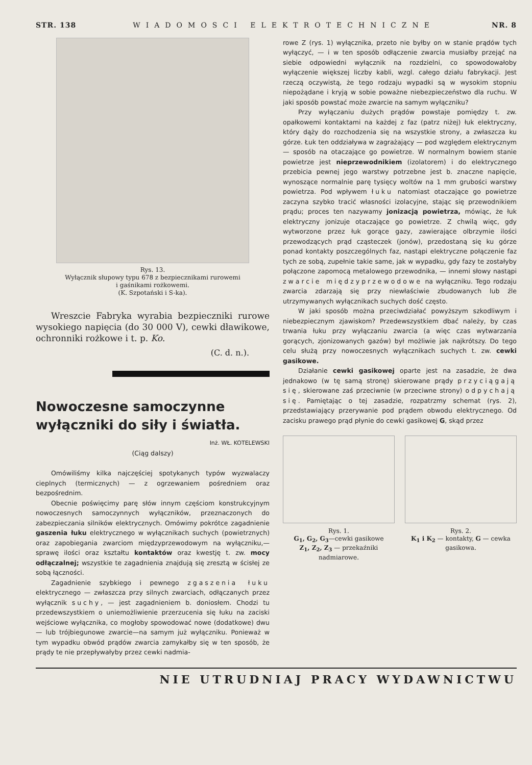STR. 138 WIADOMOSCI ELEKTROTECHNICZNE NR. 8
Rys. 13.
Wyłącznik słupowy typu 678 z bezpiecznikami rurowemi
i gaśnikami rożkowemi.
(K. Szpotański i S-ka).
Wreszcie Fabryka wyrabia bezpieczniki rurowe wysokiego napięcia (do 30 000 V), cewki dławikowe, ochronniki rożkowe i t. p. Ko.
(C. d. n.).
Nowoczesne samoczynne wyłączniki do siły i światła.
Inż. WŁ. KOTELEWSKI
(Ciąg dalszy)
Omówiliśmy kilka najczęściej spotykanych typów wyzwalaczy cieplnych (termicznych) — z ogrzewaniem pośredniem oraz bezpośrednim.
Obecnie poświęcimy parę słów innym częściom konstrukcyjnym nowoczesnych samoczynnych wyłączników, przeznaczonych do zabezpieczania silników elektrycznych. Omówimy pokrótce zagadnienie gaszenia łuku elektrycznego w wyłącznikach suchych (powietrznych) oraz zapobiegania zwarciom międzyprzewodowym na wyłączniku,—sprawę ilości oraz kształtu kontaktów oraz kwestję t. zw. mocy odłączalnej; wszystkie te zagadnienia znajdują się zresztą w ścisłej ze sobą łączności.
Zagadnienie szybkiego i pewnego zgaszenia łuku elektrycznego — zwłaszcza przy silnych zwarciach, odłączanych przez wyłącznik suchy, — jest zagadnieniem b. doniosłem. Chodzi tu przedewszystkiem o uniemożliwienie przerzucenia się łuku na zaciski wejściowe wyłącznika, co mogłoby spowodować nowe (dodatkowe) dwu — lub trójbiegunowe zwarcie—na samym już wyłączniku. Ponieważ w tym wypadku obwód prądów zwarcia zamykałby się w ten sposób, że prądy te nie przepływałyby przez cewki nadmia-
rowe Z (rys. 1) wyłącznika, przeto nie byłby on w stanie prądów tych wyłączyć, — i w ten sposób odłączenie zwarcia musiałby przejąć na siebie odpowiedni wyłącznik na rozdzielni, co spowodowałoby wyłączenie większej liczby kabli, wzgl. całego działu fabrykacji. Jest rzeczą oczywistą, że tego rodzaju wypadki są w wysokim stopniu niepożądane i kryją w sobie poważne niebezpieczeństwo dla ruchu. W jaki sposób powstać może zwarcie na samym wyłączniku?
Przy wyłączaniu dużych prądów powstaje pomiędzy t. zw. opałkowemi kontaktami na każdej z faz (patrz niżej) łuk elektryczny, który dąży do rozchodzenia się na wszystkie strony, a zwłaszcza ku górze. Łuk ten oddziaływa w zagrażający — pod względem elektrycznym — sposób na otaczające go powietrze. W normalnym bowiem stanie powietrze jest nieprzewodnikiem (izolatorem) i do elektrycznego przebicia pewnej jego warstwy potrzebne jest b. znaczne napięcie, wynoszące normalnie parę tysięcy woltów na 1 mm grubości warstwy powietrza. Pod wpływem łuku natomiast otaczające go powietrze zaczyna szybko tracić własności izolacyjne, stając się przewodnikiem prądu; proces ten nazywamy jonizacją powietrza, mówiąc, że łuk elektryczny jonizuje otaczające go powietrze. Z chwilą więc, gdy wytworzone przez łuk gorące gazy, zawierające olbrzymie ilości przewodzących prąd cząsteczek (jonów), przedostaną się ku górze ponad kontakty poszczególnych faz, nastąpi elektryczne połączenie faz tych ze sobą, zupełnie takie same, jak w wypadku, gdy fazy te zostałyby połączone zapomocą metalowego przewodnika, — innemi słowy nastąpi zwarcie międzyprzewodowe na wyłączniku. Tego rodzaju zwarcia zdarzają się przy niewłaściwie zbudowanych lub źle utrzymywanych wyłącznikach suchych dość często.
W jaki sposób można przeciwdziałać powyższym szkodliwym i niebezpiecznym zjawiskom? Przedewszystkiem dbać należy, by czas trwania łuku przy wyłączaniu zwarcia (a więc czas wytwarzania gorących, zjonizowanych gazów) był możliwie jak najkrótszy. Do tego celu służą przy nowoczesnych wyłącznikach suchych t. zw. cewki gasikowe.
Działanie cewki gasikowej oparte jest na zasadzie, że dwa jednakowo (w tę samą stronę) skierowane prądy przyciągają się, skierowane zaś przeciwnie (w przeciwne strony) odpychają się. Pamiętając o tej zasadzie, rozpatrzmy schemat (rys. 2), przedstawiający przerywanie pod prądem obwodu elektrycznego. Od zacisku prawego prąd płynie do cewki gasikowej G, skąd przez
Rys. 1.
G<sub>1</sub>, G<sub>2</sub>, G<sub>3</sub>—cewki gasikowe
Z<sub>1</sub>, Z<sub>2</sub>, Z<sub>3</sub> — przekaźniki nadmiarowe.
Rys. 2.
K<sub>1</sub> i K<sub>2</sub> — kontakty, G — cewka gasikowa.
NIE UTRUDNIAJ PRACY WYDAWNICTWU